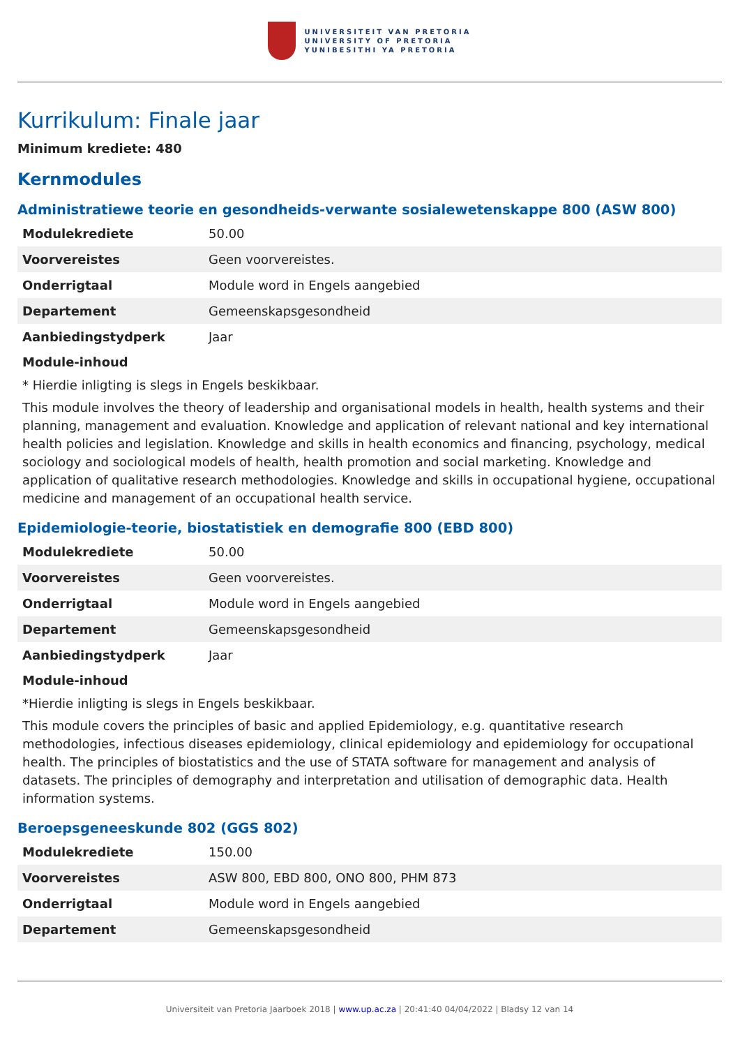UNIVERSITEIT VAN PRETORIA
UNIVERSITY OF PRETORIA
YUNIBESITHI YA PRETORIA
Kurrikulum: Finale jaar
Minimum krediete: 480
Kernmodules
Administratiewe teorie en gesondheids-verwante sosialewetenskappe 800 (ASW 800)
| Modulekrediete | 50.00 |
| Voorvereistes | Geen voorvereistes. |
| Onderrigtaal | Module word in Engels aangebied |
| Departement | Gemeenskapsgesondheid |
| Aanbiedingstydperk | Jaar |
Module-inhoud
* Hierdie inligting is slegs in Engels beskikbaar.
This module involves the theory of leadership and organisational models in health, health systems and their planning, management and evaluation. Knowledge and application of relevant national and key international health policies and legislation. Knowledge and skills in health economics and financing, psychology, medical sociology and sociological models of health, health promotion and social marketing. Knowledge and application of qualitative research methodologies. Knowledge and skills in occupational hygiene, occupational medicine and management of an occupational health service.
Epidemiologie-teorie, biostatistiek en demografie 800 (EBD 800)
| Modulekrediete | 50.00 |
| Voorvereistes | Geen voorvereistes. |
| Onderrigtaal | Module word in Engels aangebied |
| Departement | Gemeenskapsgesondheid |
| Aanbiedingstydperk | Jaar |
Module-inhoud
*Hierdie inligting is slegs in Engels beskikbaar.
This module covers the principles of basic and applied Epidemiology, e.g. quantitative research methodologies, infectious diseases epidemiology, clinical epidemiology and epidemiology for occupational health. The principles of biostatistics and the use of STATA software for management and analysis of datasets. The principles of demography and interpretation and utilisation of demographic data. Health information systems.
Beroepsgeneeskunde 802 (GGS 802)
| Modulekrediete | 150.00 |
| Voorvereistes | ASW 800, EBD 800, ONO 800, PHM 873 |
| Onderrigtaal | Module word in Engels aangebied |
| Departement | Gemeenskapsgesondheid |
Universiteit van Pretoria Jaarboek 2018 | www.up.ac.za | 20:41:40 04/04/2022 | Bladsy 12 van 14